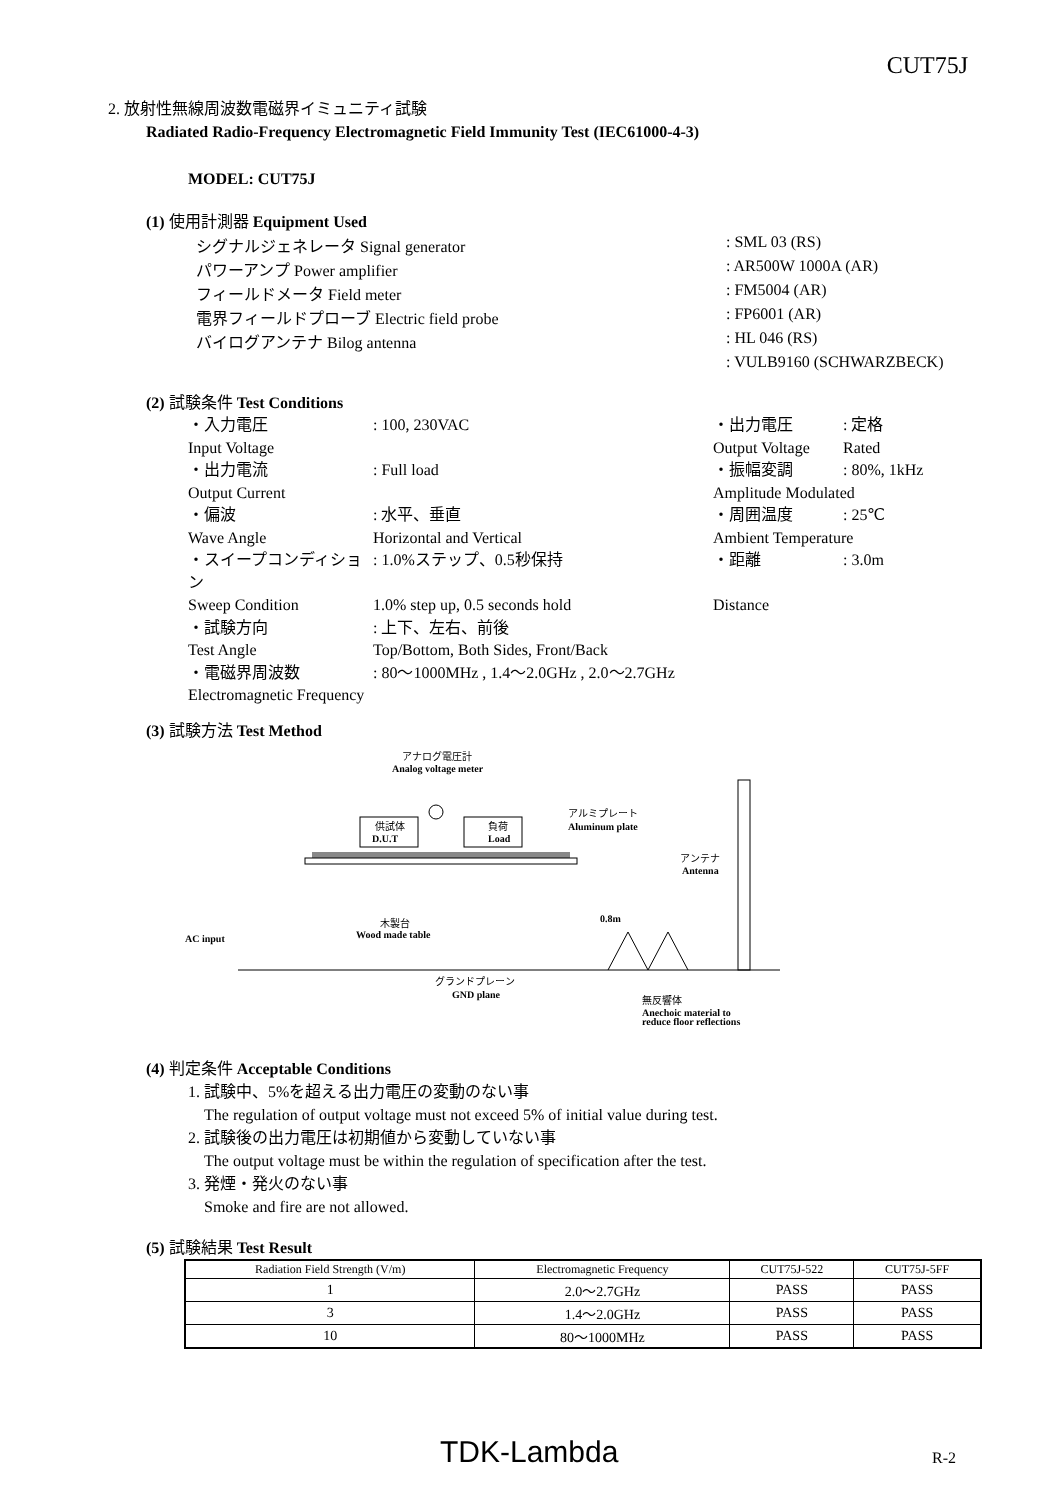CUT75J
2. 放射性無線周波数電磁界イミュニティ試験
Radiated Radio-Frequency Electromagnetic Field Immunity Test (IEC61000-4-3)
MODEL: CUT75J
(1) 使用計測器 Equipment Used
シグナルジェネレータ Signal generator: SML 03 (RS)
パワーアンプ Power amplifier: AR500W 1000A (AR)
フィールドメータ Field meter: FM5004 (AR)
電界フィールドプローブ Electric field probe: FP6001 (AR)
バイログアンテナ Bilog antenna: HL 046 (RS)
: VULB9160 (SCHWARZBECK)
(2) 試験条件 Test Conditions
・入力電圧: 100, 230VAC ・出力電圧: 定格
Input Voltage Output Voltage Rated
・出力電流: Full load ・振幅変調: 80%, 1kHz
Output Current Amplitude Modulated
・偏波: 水平、垂直 ・周囲温度: 25℃
Wave Angle Horizontal and Vertical Ambient Temperature
・スイープコンディション: 1.0%ステップ、0.5秒保持 ・距離: 3.0m
Sweep Condition 1.0% step up, 0.5 seconds hold Distance
・試験方向: 上下、左右、前後
Test Angle Top/Bottom, Both Sides, Front/Back
・電磁界周波数: 80～1000MHz , 1.4～2.0GHz , 2.0～2.7GHz
Electromagnetic Frequency
(3) 試験方法 Test Method
アナログ電圧計
Analog voltage meter
供試体
D.U.T
負荷
Load
アルミプレート
Aluminum plate
アンテナ
Antenna
木製台
Wood made table
0.8m
AC input
グランドプレーン
GND plane
無反響体
Anechoic material to
reduce floor reflections
(4) 判定条件 Acceptable Conditions
1. 試験中、5%を超える出力電圧の変動のない事
The regulation of output voltage must not exceed 5% of initial value during test.
2. 試験後の出力電圧は初期値から変動していない事
The output voltage must be within the regulation of specification after the test.
3. 発煙・発火のない事
Smoke and fire are not allowed.
(5) 試験結果 Test Result
| Radiation Field Strength (V/m) | Electromagnetic Frequency | CUT75J-522 | CUT75J-5FF |
| 1 | 2.0～2.7GHz | PASS | PASS |
| 3 | 1.4～2.0GHz | PASS | PASS |
| 10 | 80～1000MHz | PASS | PASS |
TDK-Lambda R-2